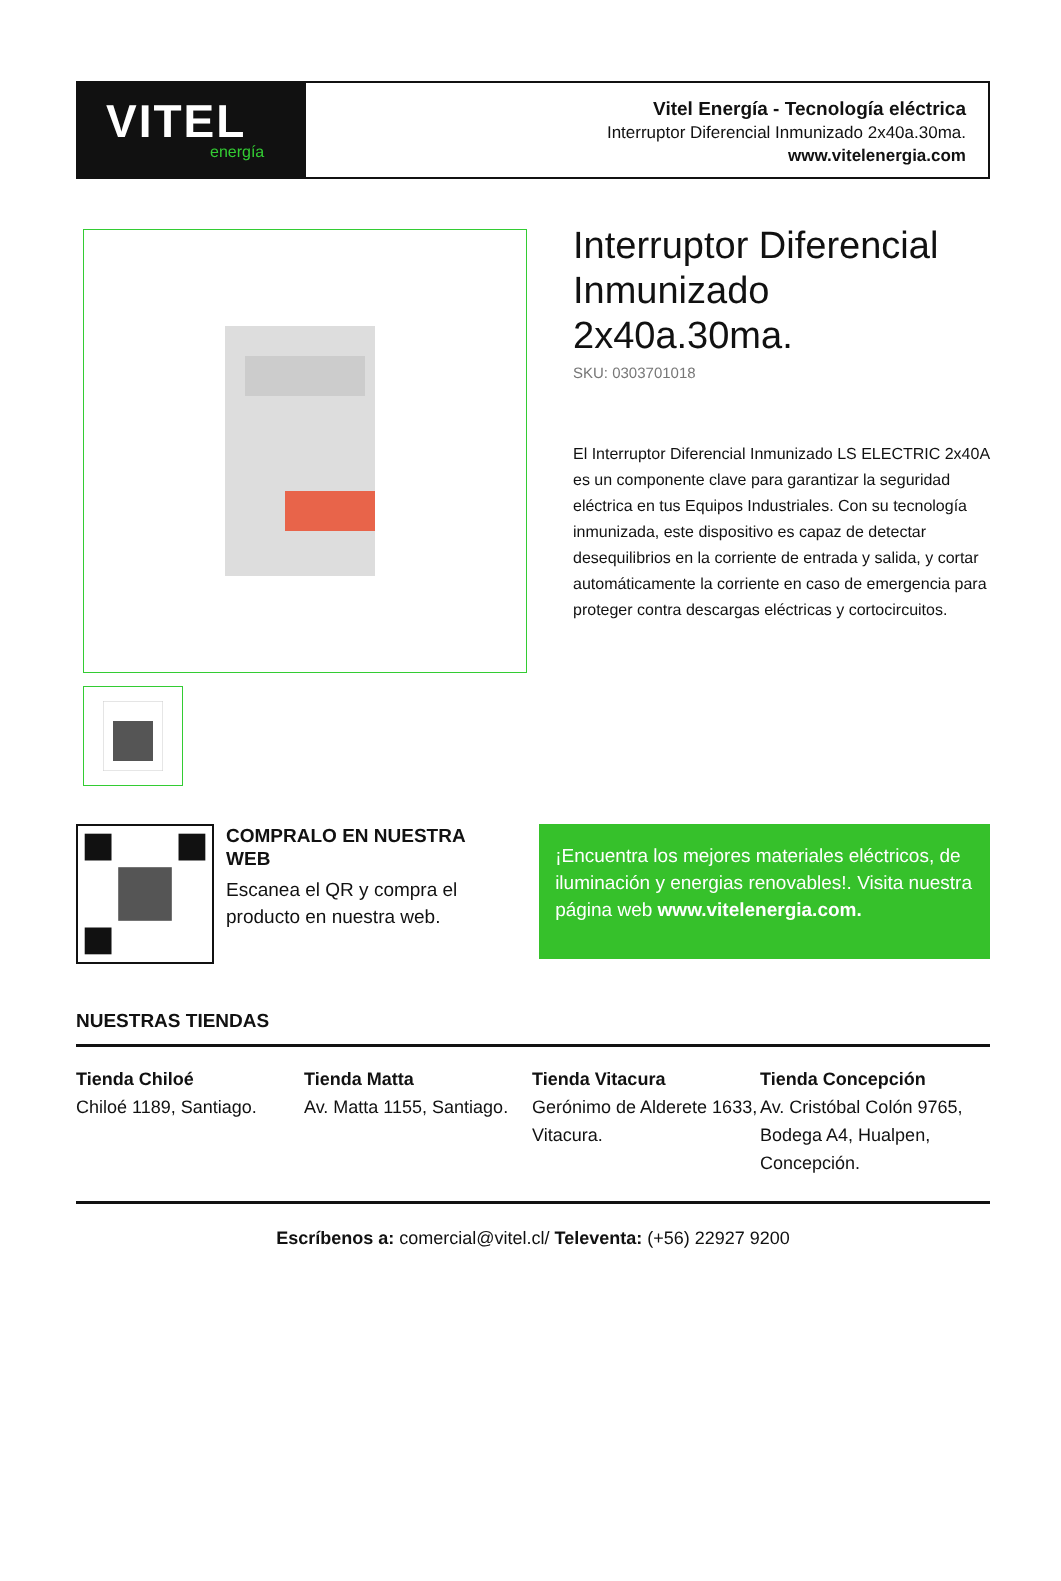VITEL
energía
Vitel Energía - Tecnología eléctrica
Interruptor Diferencial Inmunizado 2x40a.30ma.
www.vitelenergia.com
Interruptor Diferencial Inmunizado 2x40a.30ma.
SKU: 0303701018
El Interruptor Diferencial Inmunizado LS ELECTRIC 2x40A es un componente clave para garantizar la seguridad eléctrica en tus Equipos Industriales. Con su tecnología inmunizada, este dispositivo es capaz de detectar desequilibrios en la corriente de entrada y salida, y cortar automáticamente la corriente en caso de emergencia para proteger contra descargas eléctricas y cortocircuitos.
COMPRALO EN NUESTRA WEB
Escanea el QR y compra el producto en nuestra web.
¡Encuentra los mejores materiales eléctricos, de iluminación y energias renovables!. Visita nuestra página web www.vitelenergia.com.
NUESTRAS TIENDAS
Tienda Chiloé
Chiloé 1189, Santiago.
Tienda Matta
Av. Matta 1155, Santiago.
Tienda Vitacura
Gerónimo de Alderete 1633, Vitacura.
Tienda Concepción
Av. Cristóbal Colón 9765, Bodega A4, Hualpen, Concepción.
Escríbenos a: comercial@vitel.cl/ Televenta: (+56) 22927 9200